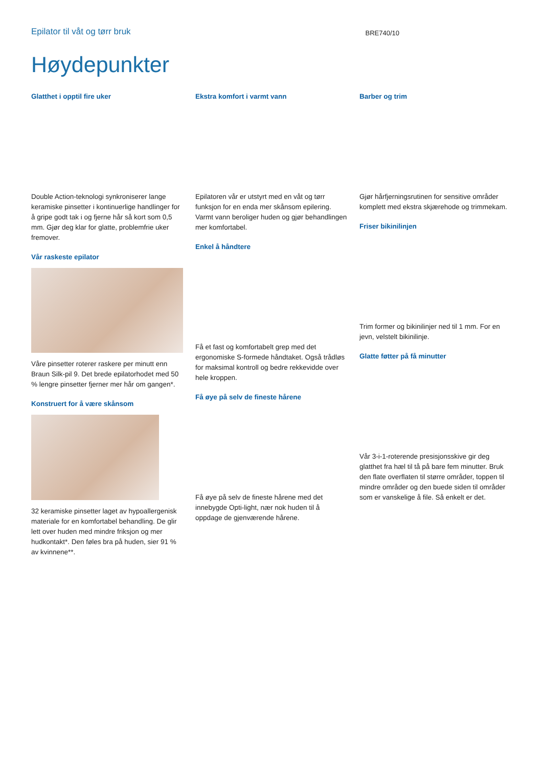Epilator til våt og tørr bruk
BRE740/10
Høydepunkter
Glatthet i opptil fire uker
Double Action-teknologi synkroniserer lange keramiske pinsetter i kontinuerlige handlinger for å gripe godt tak i og fjerne hår så kort som 0,5 mm. Gjør deg klar for glatte, problemfrie uker fremover.
Vår raskeste epilator
Våre pinsetter roterer raskere per minutt enn Braun Silk-pil 9. Det brede epilatorhodet med 50 % lengre pinsetter fjerner mer hår om gangen*.
Konstruert for å være skånsom
32 keramiske pinsetter laget av hypoallergenisk materiale for en komfortabel behandling. De glir lett over huden med mindre friksjon og mer hudkontakt*. Den føles bra på huden, sier 91 % av kvinnene**.
Ekstra komfort i varmt vann
Epilatoren vår er utstyrt med en våt og tørr funksjon for en enda mer skånsom epilering. Varmt vann beroliger huden og gjør behandlingen mer komfortabel.
Enkel å håndtere
Få et fast og komfortabelt grep med det ergonomiske S-formede håndtaket. Også trådløs for maksimal kontroll og bedre rekkevidde over hele kroppen.
Få øye på selv de fineste hårene
Få øye på selv de fineste hårene med det innebygde Opti-light, nær nok huden til å oppdage de gjenværende hårene.
Barber og trim
Gjør hårfjerningsrutinen for sensitive områder komplett med ekstra skjærehode og trimmekam.
Friser bikinilinjen
Trim former og bikinilinjer ned til 1 mm. For en jevn, velstelt bikinilinje.
Glatte føtter på få minutter
Vår 3-i-1-roterende presisjonsskive gir deg glatthet fra hæl til tå på bare fem minutter. Bruk den flate overflaten til større områder, toppen til mindre områder og den buede siden til områder som er vanskelige å file. Så enkelt er det.